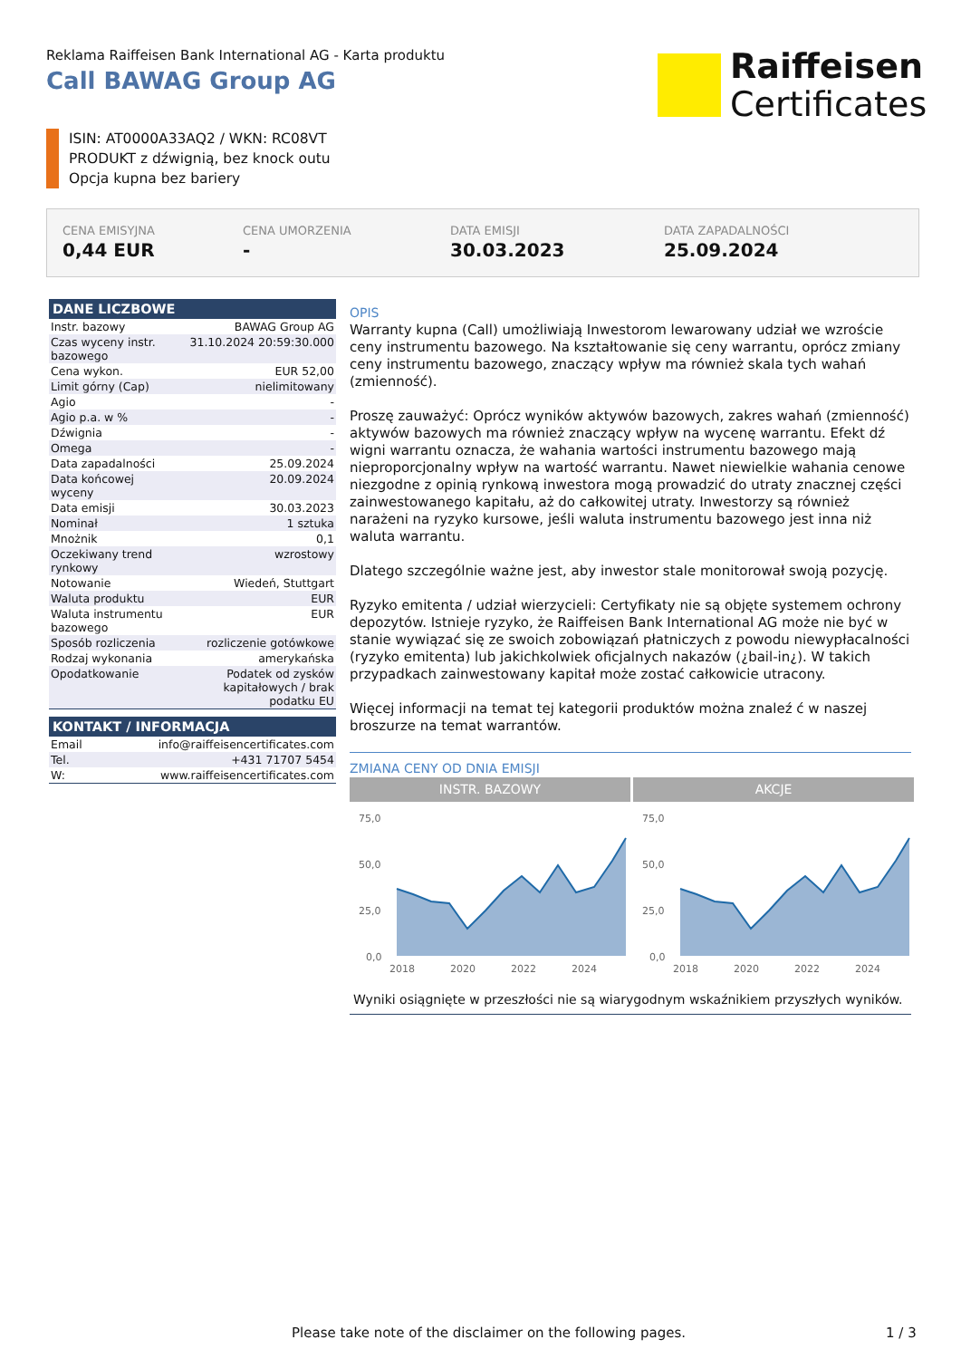Reklama Raiffeisen Bank International AG - Karta produktu
Call BAWAG Group AG
Raiffeisen
Certificates
ISIN: AT0000A33AQ2 / WKN: RC08VT
PRODUKT z dźwignią, bez knock outu
Opcja kupna bez bariery
CENA EMISYJNA
0,44 EUR
CENA UMORZENIA
-
DATA EMISJI
30.03.2023
DATA ZAPADALNOŚCI
25.09.2024
DANE LICZBOWE
| Instr. bazowy | BAWAG Group AG |
| Czas wyceny instr. bazowego | 31.10.2024 20:59:30.000 |
| Cena wykon. | EUR 52,00 |
| Limit górny (Cap) | nielimitowany |
| Agio | - |
| Agio p.a. w % | - |
| Dźwignia | - |
| Omega | - |
| Data zapadalności | 25.09.2024 |
| Data końcowej wyceny | 20.09.2024 |
| Data emisji | 30.03.2023 |
| Nominał | 1 sztuka |
| Mnożnik | 0,1 |
| Oczekiwany trend rynkowy | wzrostowy |
| Notowanie | Wiedeń, Stuttgart |
| Waluta produktu | EUR |
| Waluta instrumentu bazowego | EUR |
| Sposób rozliczenia | rozliczenie gotówkowe |
| Rodzaj wykonania | amerykańska |
| Opodatkowanie | Podatek od zysków kapitałowych / brak podatku EU |
KONTAKT / INFORMACJA
| Email | info@raiffeisencertificates.com |
| Tel. | +431 71707 5454 |
| W: | www.raiffeisencertificates.com |
OPIS
Warranty kupna (Call) umożliwiają Inwestorom lewarowany udział we wzroście ceny instrumentu bazowego. Na kształtowanie się ceny warrantu, oprócz zmiany ceny instrumentu bazowego, znaczący wpływ ma również skala tych wahań (zmienność).
Proszę zauważyć: Oprócz wyników aktywów bazowych, zakres wahań (zmienność) aktywów bazowych ma również znaczący wpływ na wycenę warrantu. Efekt dź wigni warrantu oznacza, że wahania wartości instrumentu bazowego mają nieproporcjonalny wpływ na wartość warrantu. Nawet niewielkie wahania cenowe niezgodne z opinią rynkową inwestora mogą prowadzić do utraty znacznej części zainwestowanego kapitału, aż do całkowitej utraty. Inwestorzy są również narażeni na ryzyko kursowe, jeśli waluta instrumentu bazowego jest inna niż waluta warrantu.
Dlatego szczególnie ważne jest, aby inwestor stale monitorował swoją pozycję.
Ryzyko emitenta / udział wierzycieli: Certyfikaty nie są objęte systemem ochrony depozytów. Istnieje ryzyko, że Raiffeisen Bank International AG może nie być w stanie wywiązać się ze swoich zobowiązań płatniczych z powodu niewypłacalności (ryzyko emitenta) lub jakichkolwiek oficjalnych nakazów (¿bail-in¿). W takich przypadkach zainwestowany kapitał może zostać całkowicie utracony.
Więcej informacji na temat tej kategorii produktów można znaleź ć w naszej broszurze na temat warrantów.
ZMIANA CENY OD DNIA EMISJI
INSTR. BAZOWY
75,0
50,0
25,0
0,0
2018
2020
2022
2024
AKCJE
75,0
50,0
25,0
0,0
2018
2020
2022
2024
Wyniki osiągnięte w przeszłości nie są wiarygodnym wskaźnikiem przyszłych wyników.
Please take note of the disclaimer on the following pages.
1 / 3